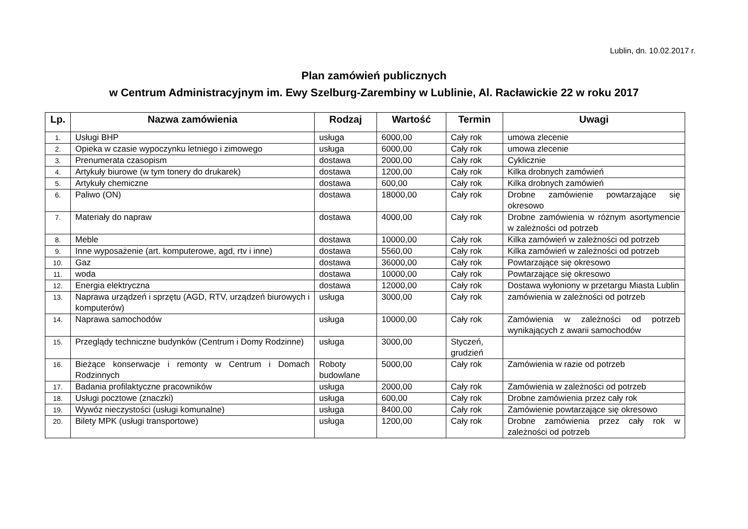Lublin, dn. 10.02.2017 r.
Plan zamówień publicznych
w Centrum Administracyjnym im. Ewy Szelburg-Zarembiny w Lublinie, Al. Racławickie 22 w roku 2017
| Lp. | Nazwa zamówienia | Rodzaj | Wartość | Termin | Uwagi |
| --- | --- | --- | --- | --- | --- |
| 1. | Usługi BHP | usługa | 6000,00 | Cały rok | umowa zlecenie |
| 2. | Opieka w czasie wypoczynku letniego i zimowego | usługa | 6000,00 | Cały rok | umowa zlecenie |
| 3. | Prenumerata czasopism | dostawa | 2000,00 | Cały rok | Cyklicznie |
| 4. | Artykuły biurowe (w tym tonery do drukarek) | dostawa | 1200,00 | Cały rok | Kilka drobnych zamówień |
| 5. | Artykuły chemiczne | dostawa | 600,00 | Cały rok | Kilka drobnych zamówień |
| 6. | Paliwo (ON) | dostawa | 18000,00 | Cały rok | Drobne zamówienie powtarzające się okresowo |
| 7. | Materiały do napraw | dostawa | 4000,00 | Cały rok | Drobne zamówienia w różnym asortymencie w zależności od potrzeb |
| 8. | Meble | dostawa | 10000,00 | Cały rok | Kilka zamówień w zależności od potrzeb |
| 9. | Inne wyposażenie (art. komputerowe, agd, rtv i inne) | dostawa | 5560,00 | Cały rok | Kilka zamówień w zależności od potrzeb |
| 10. | Gaz | dostawa | 36000,00 | Cały rok | Powtarzające się okresowo |
| 11. | woda | dostawa | 10000,00 | Cały rok | Powtarzające się okresowo |
| 12. | Energia elektryczna | dostawa | 12000,00 | Cały rok | Dostawa wyłoniony w przetargu Miasta Lublin |
| 13. | Naprawa urządzeń i sprzętu (AGD, RTV, urządzeń biurowych i komputerów) | usługa | 3000,00 | Cały rok | zamówienia w zależności od potrzeb |
| 14. | Naprawa samochodów | usługa | 10000,00 | Cały rok | Zamówienia w zależności od potrzeb wynikających z awarii samochodów |
| 15. | Przeglądy techniczne budynków (Centrum i Domy Rodzinne) | usługa | 3000,00 | Styczeń, grudzień | |
| 16. | Bieżące konserwacje i remonty w Centrum i Domach Rodzinnych | Roboty budowlane | 5000,00 | Cały rok | Zamówienia w razie od potrzeb |
| 17. | Badania profilaktyczne pracowników | usługa | 2000,00 | Cały rok | Zamówienia w zależności od potrzeb |
| 18. | Usługi pocztowe (znaczki) | usługa | 600,00 | Cały rok | Drobne zamówienia przez cały rok |
| 19. | Wywóz nieczystości (usługi komunalne) | usługa | 8400,00 | Cały rok | Zamówienie powtarzające się okresowo |
| 20. | Bilety MPK (usługi transportowe) | usługa | 1200,00 | Cały rok | Drobne zamówienia przez cały rok w zależności od potrzeb |